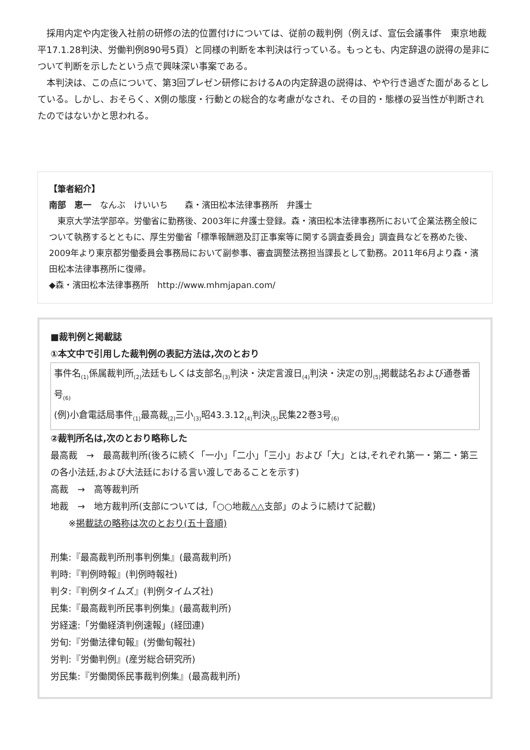採用内定や内定後入社前の研修の法的位置付けについては、従前の裁判例（例えば、宣伝会議事件　東京地裁　平17.1.28判決、労働判例890号5頁）と同様の判断を本判決は行っている。もっとも、内定辞退の説得の是非について判断を示したという点で興味深い事案である。
　本判決は、この点について、第3回プレゼン研修におけるAの内定辞退の説得は、やや行き過ぎた面があるとしている。しかし、おそらく、X側の態度・行動との総合的な考慮がなされ、その目的・態様の妥当性が判断されたのではないかと思われる。
【筆者紹介】
南部　恵一　なんぶ　けいいち　　森・濱田松本法律事務所　弁護士
　東京大学法学部卒。労働省に勤務後、2003年に弁護士登録。森・濱田松本法律事務所において企業法務全般について執務するとともに、厚生労働省「標準報酬遡及訂正事案等に関する調査委員会」調査員などを務めた後、2009年より東京都労働委員会事務局において副参事、審査調整法務担当課長として勤務。2011年6月より森・濱田松本法律事務所に復帰。
◆森・濱田松本法律事務所　http://www.mhmjapan.com/
■裁判例と掲載誌
①本文中で引用した裁判例の表記方法は,次のとおり
事件名<sub>(1)</sub>係属裁判所<sub>(2)</sub>法廷もしくは支部名<sub>(3)</sub>判決・決定言渡日<sub>(4)</sub>判決・決定の別<sub>(5)</sub>掲載誌名および通巻番号<sub>(6)</sub>
(例)小倉電話局事件<sub>(1)</sub>最高裁<sub>(2)</sub>三小<sub>(3)</sub>昭43.3.12<sub>(4)</sub>判決<sub>(5)</sub>民集22巻3号<sub>(6)</sub>
②裁判所名は,次のとおり略称した
最高裁　→　最高裁判所(後ろに続く「一小」「二小」「三小」および「大」とは,それぞれ第一・第二・第三の各小法廷,および大法廷における言い渡しであることを示す)
高裁　→　高等裁判所
地裁　→　地方裁判所(支部については,「○○地裁△△支部」のように続けて記載)
※掲載誌の略称は次のとおり(五十音順)
刑集:『最高裁判所刑事判例集』(最高裁判所)
判時:『判例時報』(判例時報社)
判タ:『判例タイムズ』(判例タイムズ社)
民集:『最高裁判所民事判例集』(最高裁判所)
労経速:「労働経済判例速報」(経団連)
労旬:『労働法律旬報』(労働旬報社)
労判:『労働判例』(産労総合研究所)
労民集:『労働関係民事裁判例集』(最高裁判所)